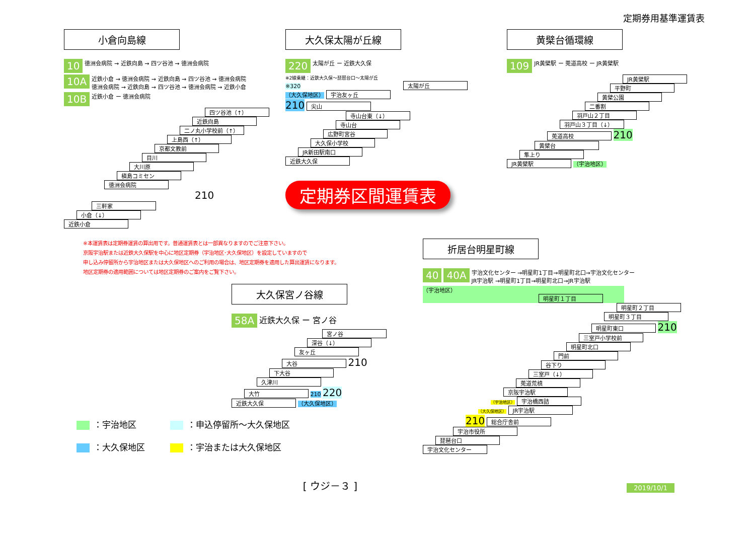定期券用基準運賃表
小倉向島線
10 徳洲会病院 → 近鉄向島 → 四ツ谷池 → 徳洲会病院
10A 近鉄小倉 → 徳洲会病院 → 近鉄向島 → 四ツ谷池 → 徳洲会病院
徳洲会病院 → 近鉄向島 → 四ツ谷池 → 徳洲会病院 → 近鉄小倉
10B 近鉄小倉 ー 徳洲会病院
四ツ谷池（↑）
近鉄向島
二ノ丸小学校前（↑）
上島西（↑）
京都文教前
目川
大川原
槇島コミセン
徳洲会病院 210
三軒家
小倉（↓）
近鉄小倉
大久保太陽が丘線
220 太陽が丘 ー 近鉄大久保
※2線乗継：近鉄大久保～琵琶台口～太陽が丘
※320 太陽が丘
（大久保地区） 宇治友ヶ丘
210 尖山
寺山台東（↓）
寺山台
広野町宮谷
大久保小学校
JR新田駅南口
近鉄大久保
定期券区間運賃表
黄檗台循環線
109 JR黄檗駅 ー 莵道高校 ー JR黄檗駅
JR黄檗駅
平野町
黄檗公園
二番割
羽戸山２丁目
羽戸山３丁目（↓）
莵道高校 210
黄檗台
隼上り
JR黄檗駅 （宇治地区）
※本運賃表は定期券運賃の算出用です。普通運賃表とは一部異なりますのでご注意下さい。
京阪宇治駅または近鉄大久保駅を中心に地区定期券（宇治地区･大久保地区）を設定していますので
申し込み停留所から宇治地区または大久保地区へのご利用の場合は、地区定期券を適用した算出運賃になります。
地区定期券の適用範囲については地区定期券のご案内をご覧下さい。
大久保宮ノ谷線
58A 近鉄大久保 ー 宮ノ谷
宮ノ谷
深谷（↓）
友ヶ丘
大谷 210
下大谷
久津川
大竹 210 220
近鉄大久保 （大久保地区）
：宇治地区
：大久保地区
：申込停留所～大久保地区
：宇治または大久保地区
[ ウジ－３ ]
折居台明星町線
40 40A 宇治文化センター →明星町1丁目→明星町北口→宇治文化センター
JR宇治駅 →明星町1丁目→明星町北口→JR宇治駅
（宇治地区） 明星町１丁目
明星町２丁目
明星町３丁目
明星町東口 210
三室戸小学校前
明星町北口
門前
谷下り
三室戸（↓）
莵道荒槙
京阪宇治駅
（宇治地区） 宇治橋西詰
（大久保地区） JR宇治駅
210 総合庁舎前
宇治市役所
琵琶台口
宇治文化センター
2019/10/1